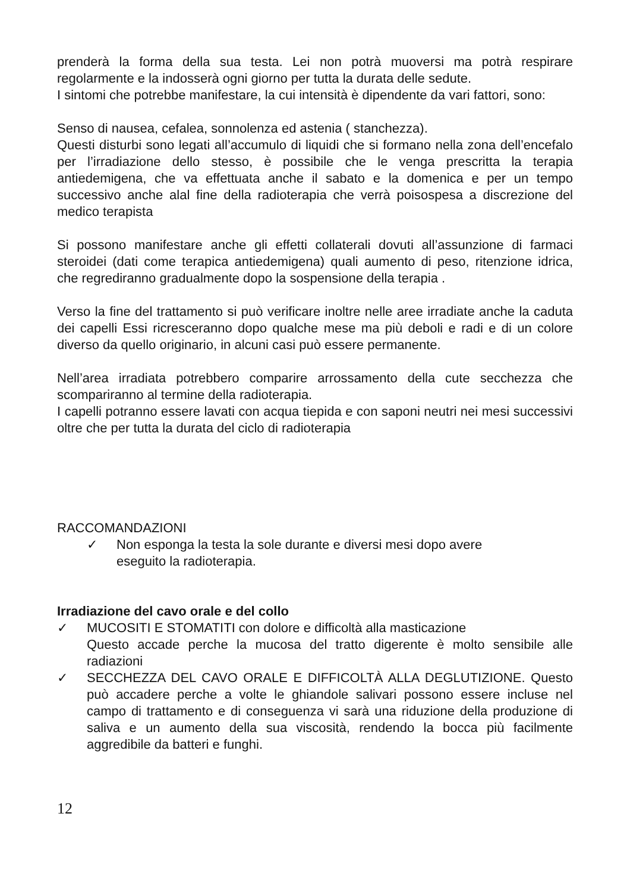prenderà la forma della sua testa. Lei non potrà muoversi ma potrà respirare regolarmente e la indosserà ogni giorno per tutta la durata delle sedute.
I sintomi che potrebbe manifestare, la cui intensità è dipendente da vari fattori, sono:
Senso di nausea, cefalea, sonnolenza ed astenia ( stanchezza).
Questi disturbi sono legati all’accumulo di liquidi che si formano nella zona dell’encefalo per l’irradiazione dello stesso, è possibile che le venga prescritta la terapia antiedemigena, che va effettuata anche il sabato e la domenica e per un tempo successivo anche alal fine della radioterapia che verrà poisospesa a discrezione del medico terapista
Si possono manifestare anche gli effetti collaterali dovuti all’assunzione di farmaci steroidei (dati come terapica antiedemigena) quali aumento di peso, ritenzione idrica, che regrediranno gradualmente dopo la sospensione della terapia .
Verso la fine del trattamento si può verificare inoltre nelle aree irradiate anche la caduta dei capelli Essi ricresceranno dopo qualche mese ma più deboli e radi e di un colore diverso da quello originario, in alcuni casi può essere permanente.
Nell’area irradiata potrebbero comparire arrossamento della cute secchezza che scompariranno al termine della radioterapia.
I capelli potranno essere lavati con acqua tiepida e con saponi neutri nei mesi successivi oltre che per tutta la durata del ciclo di radioterapia
RACCOMANDAZIONI
✓ Non esponga la testa la sole durante e diversi mesi dopo avere eseguito la radioterapia.
Irradiazione del cavo orale e del collo
✓ MUCOSITI E STOMATITI con dolore e difficoltà alla masticazione
Questo accade perche la mucosa del tratto digerente è molto sensibile alle radiazioni
✓ SECCHEZZA DEL CAVO ORALE E DIFFICOLTÀ ALLA DEGLUTIZIONE. Questo può accadere perche a volte le ghiandole salivari possono essere incluse nel campo di trattamento e di conseguenza vi sarà una riduzione della produzione di saliva e un aumento della sua viscosità, rendendo la bocca più facilmente aggredibile da batteri e funghi.
12